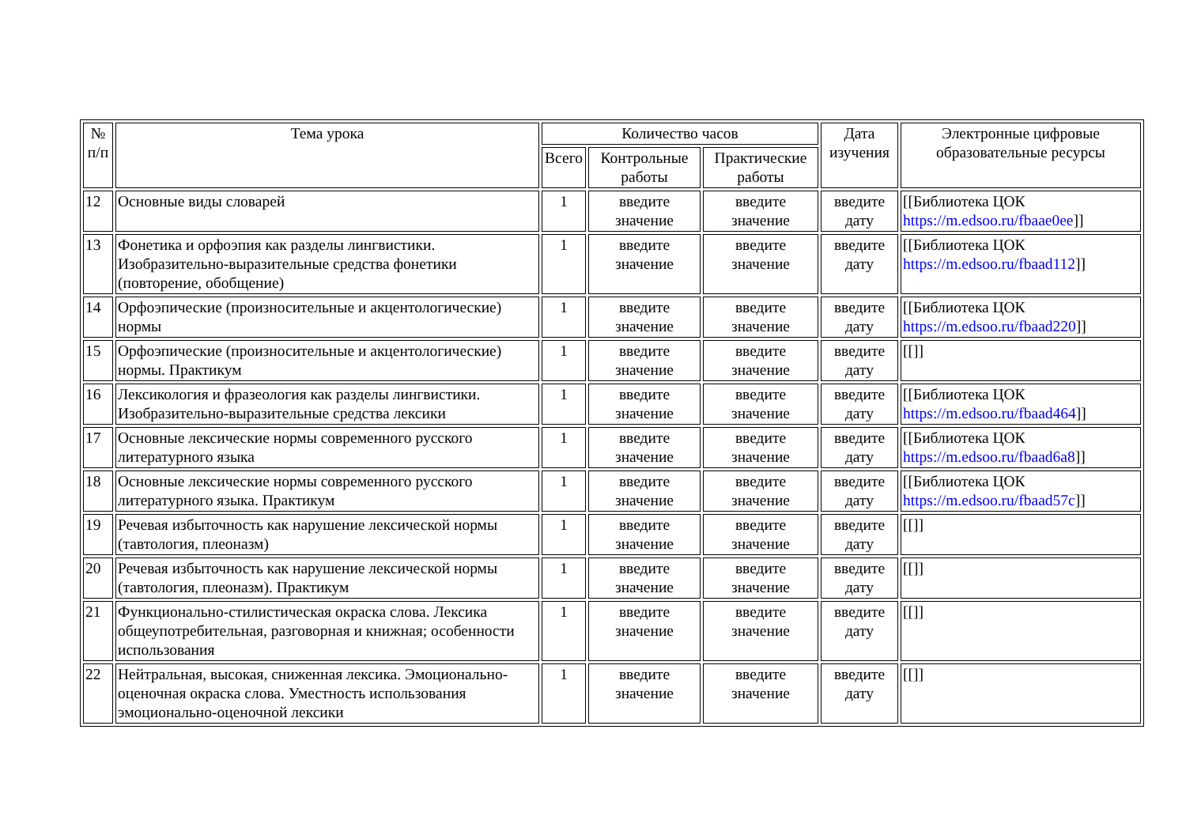| № п/п | Тема урока | Количество часов | | | Дата изучения | Электронные цифровые образовательные ресурсы |
| --- | --- | --- | --- | --- | --- | --- |
| | | Всего | Контрольные работы | Практические работы | | |
| 12 | Основные виды словарей | 1 | введите значение | введите значение | введите дату | [[Библиотека ЦОК https://m.edsoo.ru/fbaae0ee ]] |
| 13 | Фонетика и орфоэпия как разделы лингвистики. Изобразительно-выразительные средства фонетики (повторение, обобщение) | 1 | введите значение | введите значение | введите дату | [[Библиотека ЦОК https://m.edsoo.ru/fbaad112 ]] |
| 14 | Орфоэпические (произносительные и акцентологические) нормы | 1 | введите значение | введите значение | введите дату | [[Библиотека ЦОК https://m.edsoo.ru/fbaad220 ]] |
| 15 | Орфоэпические (произносительные и акцентологические) нормы. Практикум | 1 | введите значение | введите значение | введите дату | [[]] |
| 16 | Лексикология и фразеология как разделы лингвистики. Изобразительно-выразительные средства лексики | 1 | введите значение | введите значение | введите дату | [[Библиотека ЦОК https://m.edsoo.ru/fbaad464 ]] |
| 17 | Основные лексические нормы современного русского литературного языка | 1 | введите значение | введите значение | введите дату | [[Библиотека ЦОК https://m.edsoo.ru/fbaad6a8 ]] |
| 18 | Основные лексические нормы современного русского литературного языка. Практикум | 1 | введите значение | введите значение | введите дату | [[Библиотека ЦОК https://m.edsoo.ru/fbaad57c ]] |
| 19 | Речевая избыточность как нарушение лексической нормы (тавтология, плеоназм) | 1 | введите значение | введите значение | введите дату | [[]] |
| 20 | Речевая избыточность как нарушение лексической нормы (тавтология, плеоназм). Практикум | 1 | введите значение | введите значение | введите дату | [[]] |
| 21 | Функционально-стилистическая окраска слова. Лексика общеупотребительная, разговорная и книжная; особенности использования | 1 | введите значение | введите значение | введите дату | [[]] |
| 22 | Нейтральная, высокая, сниженная лексика. Эмоционально-оценочная окраска слова. Уместность использования эмоционально-оценочной лексики | 1 | введите значение | введите значение | введите дату | [[]] |